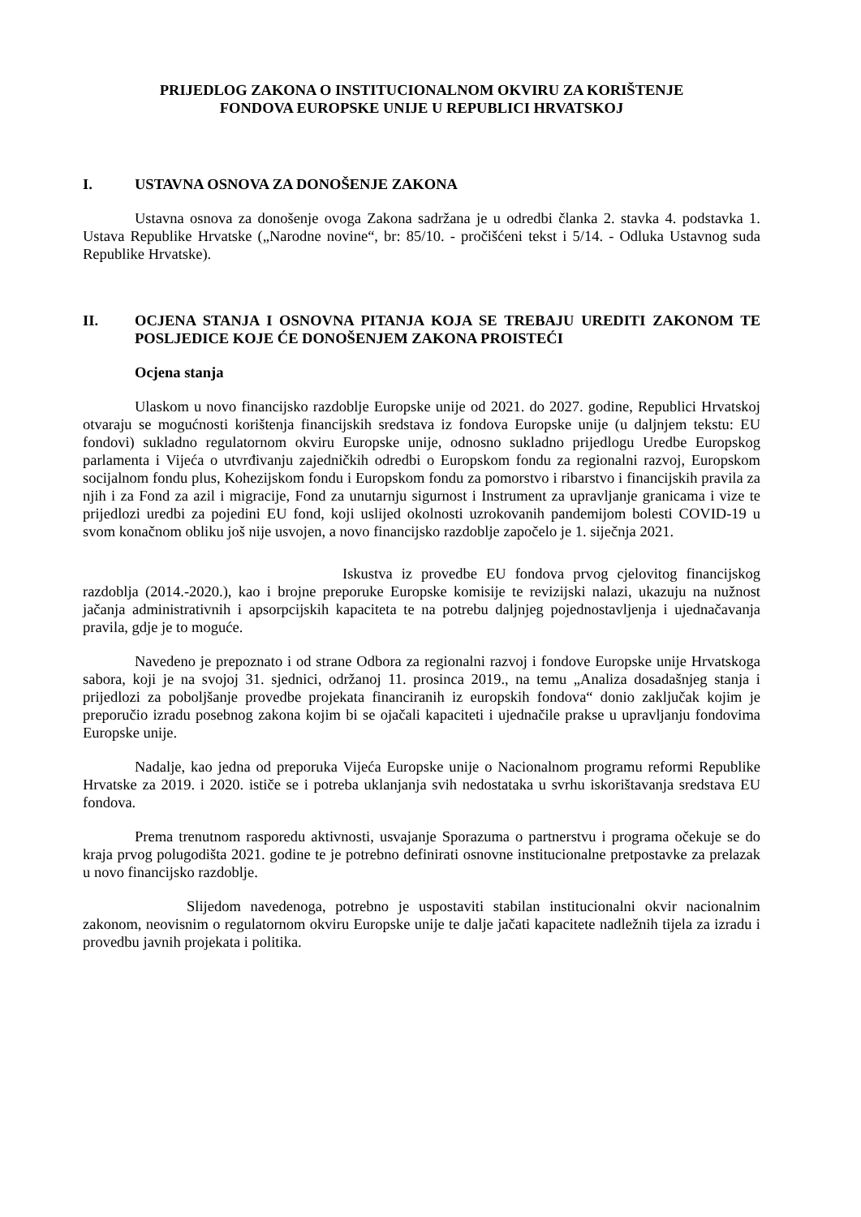PRIJEDLOG ZAKONA O INSTITUCIONALNOM OKVIRU ZA KORIŠTENJE
FONDOVA EUROPSKE UNIJE U REPUBLICI HRVATSKOJ
I. USTAVNA OSNOVA ZA DONOŠENJE ZAKONA
Ustavna osnova za donošenje ovoga Zakona sadržana je u odredbi članka 2. stavka 4. podstavka 1. Ustava Republike Hrvatske („Narodne novine“, br: 85/10. - pročišćeni tekst i 5/14. - Odluka Ustavnog suda Republike Hrvatske).
II. OCJENA STANJA I OSNOVNA PITANJA KOJA SE TREBAJU UREDITI ZAKONOM TE POSLJEDICE KOJE ĆE DONOŠENJEM ZAKONA PROISTEĆI
Ocjena stanja
Ulaskom u novo financijsko razdoblje Europske unije od 2021. do 2027. godine, Republici Hrvatskoj otvaraju se mogućnosti korištenja financijskih sredstava iz fondova Europske unije (u daljnjem tekstu: EU fondovi) sukladno regulatornom okviru Europske unije, odnosno sukladno prijedlogu Uredbe Europskog parlamenta i Vijeća o utvrđivanju zajedničkih odredbi o Europskom fondu za regionalni razvoj, Europskom socijalnom fondu plus, Kohezijskom fondu i Europskom fondu za pomorstvo i ribarstvo i financijskih pravila za njih i za Fond za azil i migracije, Fond za unutarnju sigurnost i Instrument za upravljanje granicama i vize te prijedlozi uredbi za pojedini EU fond, koji uslijed okolnosti uzrokovanih pandemijom bolesti COVID-19 u svom konačnom obliku još nije usvojen, a novo financijsko razdoblje započelo je 1. siječnja 2021.
Iskustva iz provedbe EU fondova prvog cjelovitog financijskog razdoblja (2014.-2020.), kao i brojne preporuke Europske komisije te revizijski nalazi, ukazuju na nužnost jačanja administrativnih i apsorpcijskih kapaciteta te na potrebu daljnjeg pojednostavljenja i ujednačavanja pravila, gdje je to moguće.
Navedeno je prepoznato i od strane Odbora za regionalni razvoj i fondove Europske unije Hrvatskoga sabora, koji je na svojoj 31. sjednici, održanoj 11. prosinca 2019., na temu „Analiza dosadašnjeg stanja i prijedlozi za poboljšanje provedbe projekata financiranih iz europskih fondova“ donio zaključak kojim je preporučio izradu posebnog zakona kojim bi se ojačali kapaciteti i ujednačile prakse u upravljanju fondovima Europske unije.
Nadalje, kao jedna od preporuka Vijeća Europske unije o Nacionalnom programu reformi Republike Hrvatske za 2019. i 2020. ističe se i potreba uklanjanja svih nedostataka u svrhu iskorištavanja sredstava EU fondova.
Prema trenutnom rasporedu aktivnosti, usvajanje Sporazuma o partnerstvu i programa očekuje se do kraja prvog polugodišta 2021. godine te je potrebno definirati osnovne institucionalne pretpostavke za prelazak u novo financijsko razdoblje.
Slijedom navedenoga, potrebno je uspostaviti stabilan institucionalni okvir nacionalnim zakonom, neovisnim o regulatornom okviru Europske unije te dalje jačati kapacitete nadležnih tijela za izradu i provedbu javnih projekata i politika.